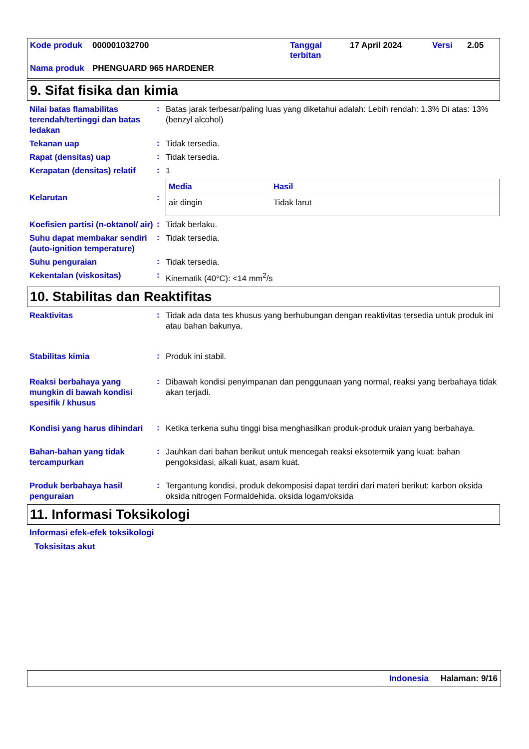| Kode produk | 000001032700 | Tanggal terbitan | 17 April 2024 | Versi | 2.05 |
| Nama produk | PHENGUARD 965 HARDENER | | | | |
9. Sifat fisika dan kimia
Nilai batas flamabilitas terendah/tertinggi dan batas ledakan
:
Batas jarak terbesar/paling luas yang diketahui adalah: Lebih rendah: 1.3% Di atas: 13% (benzyl alcohol)
Tekanan uap
:
Tidak tersedia.
Rapat (densitas) uap
:
Tidak tersedia.
Kerapatan (densitas) relatif
:
1
Kelarutan
:
| Media | Hasil |
| --- | --- |
| air dingin | Tidak larut |
Koefisien partisi (n-oktanol/ air)
:
Tidak berlaku.
Suhu dapat membakar sendiri (auto-ignition temperature)
:
Tidak tersedia.
Suhu penguraian
:
Tidak tersedia.
Kekentalan (viskositas)
:
Kinematik (40°C): <14 mm<sup>2</sup>/s
10. Stabilitas dan Reaktifitas
Reaktivitas
:
Tidak ada data tes khusus yang berhubungan dengan reaktivitas tersedia untuk produk ini atau bahan bakunya.
Stabilitas kimia
:
Produk ini stabil.
Reaksi berbahaya yang mungkin di bawah kondisi spesifik / khusus
:
Dibawah kondisi penyimpanan dan penggunaan yang normal, reaksi yang berbahaya tidak akan terjadi.
Kondisi yang harus dihindari
:
Ketika terkena suhu tinggi bisa menghasilkan produk-produk uraian yang berbahaya.
Bahan-bahan yang tidak tercampurkan
:
Jauhkan dari bahan berikut untuk mencegah reaksi eksotermik yang kuat: bahan pengoksidasi, alkali kuat, asam kuat.
Produk berbahaya hasil penguraian
:
Tergantung kondisi, produk dekomposisi dapat terdiri dari materi berikut: karbon oksida oksida nitrogen Formaldehida. oksida logam/oksida
11. Informasi Toksikologi
Informasi efek-efek toksikologi
Toksisitas akut
Indonesia Halaman: 9/16